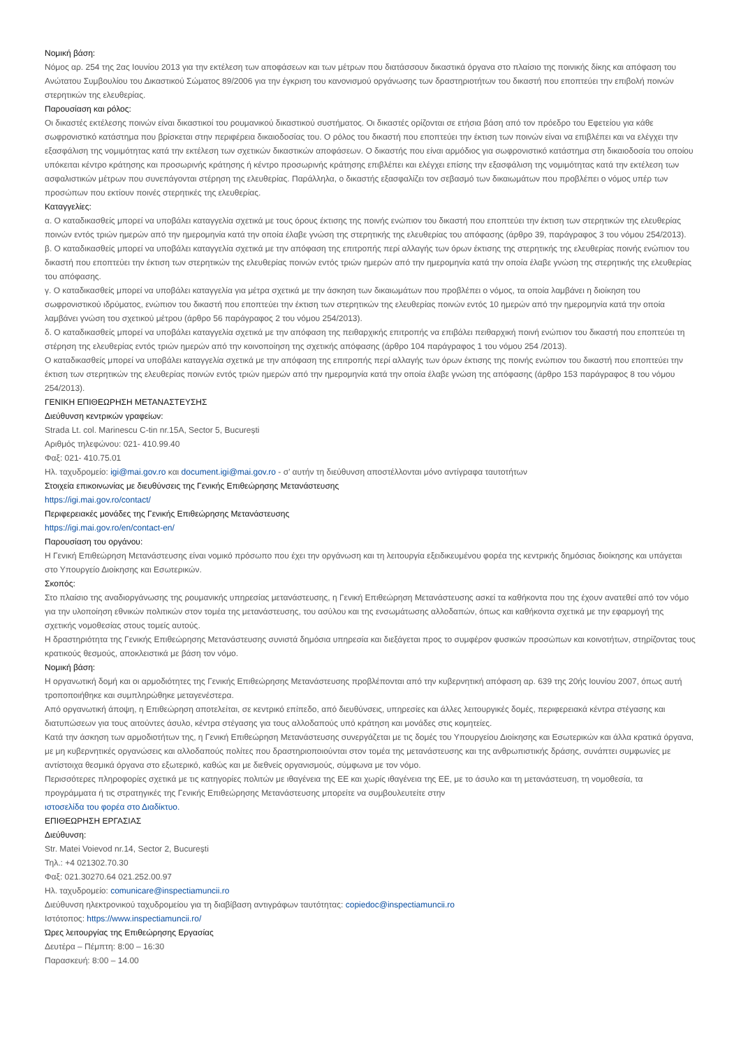Νομική βάση:
Νόμος αρ. 254 της 2ας Ιουνίου 2013 για την εκτέλεση των αποφάσεων και των μέτρων που διατάσσουν δικαστικά όργανα στο πλαίσιο της ποινικής δίκης και απόφαση του Ανώτατου Συμβουλίου του Δικαστικού Σώματος 89/2006 για την έγκριση του κανονισμού οργάνωσης των δραστηριοτήτων του δικαστή που εποπτεύει την επιβολή ποινών στερητικών της ελευθερίας.
Παρουσίαση και ρόλος:
Οι δικαστές εκτέλεσης ποινών είναι δικαστικοί του ρουμανικού δικαστικού συστήματος. Οι δικαστές ορίζονται σε ετήσια βάση από τον πρόεδρο του Εφετείου για κάθε σωφρονιστικό κατάστημα που βρίσκεται στην περιφέρεια δικαιοδοσίας του. Ο ρόλος του δικαστή που εποπτεύει την έκτιση των ποινών είναι να επιβλέπει και να ελέγχει την εξασφάλιση της νομιμότητας κατά την εκτέλεση των σχετικών δικαστικών αποφάσεων. Ο δικαστής που είναι αρμόδιος για σωφρονιστικό κατάστημα στη δικαιοδοσία του οποίου υπόκειται κέντρο κράτησης και προσωρινής κράτησης ή κέντρο προσωρινής κράτησης επιβλέπει και ελέγχει επίσης την εξασφάλιση της νομιμότητας κατά την εκτέλεση των ασφαλιστικών μέτρων που συνεπάγονται στέρηση της ελευθερίας. Παράλληλα, ο δικαστής εξασφαλίζει τον σεβασμό των δικαιωμάτων που προβλέπει ο νόμος υπέρ των προσώπων που εκτίουν ποινές στερητικές της ελευθερίας.
Καταγγελίες:
α. Ο καταδικασθείς μπορεί να υποβάλει καταγγελία σχετικά με τους όρους έκτισης της ποινής ενώπιον του δικαστή που εποπτεύει την έκτιση των στερητικών της ελευθερίας ποινών εντός τριών ημερών από την ημερομηνία κατά την οποία έλαβε γνώση της στερητικής της ελευθερίας του απόφασης (άρθρο 39, παράγραφος 3 του νόμου 254/2013).
β. Ο καταδικασθείς μπορεί να υποβάλει καταγγελία σχετικά με την απόφαση της επιτροπής περί αλλαγής των όρων έκτισης της στερητικής της ελευθερίας ποινής ενώπιον του δικαστή που εποπτεύει την έκτιση των στερητικών της ελευθερίας ποινών εντός τριών ημερών από την ημερομηνία κατά την οποία έλαβε γνώση της στερητικής της ελευθερίας του απόφασης.
γ. Ο καταδικασθείς μπορεί να υποβάλει καταγγελία για μέτρα σχετικά με την άσκηση των δικαιωμάτων που προβλέπει ο νόμος, τα οποία λαμβάνει η διοίκηση του σωφρονιστικού ιδρύματος, ενώπιον του δικαστή που εποπτεύει την έκτιση των στερητικών της ελευθερίας ποινών εντός 10 ημερών από την ημερομηνία κατά την οποία λαμβάνει γνώση του σχετικού μέτρου (άρθρο 56 παράγραφος 2 του νόμου 254/2013).
δ. Ο καταδικασθείς μπορεί να υποβάλει καταγγελία σχετικά με την απόφαση της πειθαρχικής επιτροπής να επιβάλει πειθαρχική ποινή ενώπιον του δικαστή που εποπτεύει τη στέρηση της ελευθερίας εντός τριών ημερών από την κοινοποίηση της σχετικής απόφασης (άρθρο 104 παράγραφος 1 του νόμου 254 /2013).
Ο καταδικασθείς μπορεί να υποβάλει καταγγελία σχετικά με την απόφαση της επιτροπής περί αλλαγής των όρων έκτισης της ποινής ενώπιον του δικαστή που εποπτεύει την έκτιση των στερητικών της ελευθερίας ποινών εντός τριών ημερών από την ημερομηνία κατά την οποία έλαβε γνώση της απόφασης (άρθρο 153 παράγραφος 8 του νόμου 254/2013).
ΓΕΝΙΚΗ ΕΠΙΘΕΩΡΗΣΗ ΜΕΤΑΝΑΣΤΕΥΣΗΣ
Διεύθυνση κεντρικών γραφείων:
Strada Lt. col. Marinescu C-tin nr.15A, Sector 5, București
Αριθμός τηλεφώνου: 021- 410.99.40
Φαξ: 021- 410.75.01
Ηλ. ταχυδρομείο: igi@mai.gov.ro και document.igi@mai.gov.ro - σ’ αυτήν τη διεύθυνση αποστέλλονται μόνο αντίγραφα ταυτοτήτων
Στοιχεία επικοινωνίας με διευθύνσεις της Γενικής Επιθεώρησης Μετανάστευσης
https://igi.mai.gov.ro/contact/
Περιφερειακές μονάδες της Γενικής Επιθεώρησης Μετανάστευσης
https://igi.mai.gov.ro/en/contact-en/
Παρουσίαση του οργάνου:
Η Γενική Επιθεώρηση Μετανάστευσης είναι νομικό πρόσωπο που έχει την οργάνωση και τη λειτουργία εξειδικευμένου φορέα της κεντρικής δημόσιας διοίκησης και υπάγεται στο Υπουργείο Διοίκησης και Εσωτερικών.
Σκοπός:
Στο πλαίσιο της αναδιοργάνωσης της ρουμανικής υπηρεσίας μετανάστευσης, η Γενική Επιθεώρηση Μετανάστευσης ασκεί τα καθήκοντα που της έχουν ανατεθεί από τον νόμο για την υλοποίηση εθνικών πολιτικών στον τομέα της μετανάστευσης, του ασύλου και της ενσωμάτωσης αλλοδαπών, όπως και καθήκοντα σχετικά με την εφαρμογή της σχετικής νομοθεσίας στους τομείς αυτούς.
Η δραστηριότητα της Γενικής Επιθεώρησης Μετανάστευσης συνιστά δημόσια υπηρεσία και διεξάγεται προς το συμφέρον φυσικών προσώπων και κοινοτήτων, στηρίζοντας τους κρατικούς θεσμούς, αποκλειστικά με βάση τον νόμο.
Νομική βάση:
Η οργανωτική δομή και οι αρμοδιότητες της Γενικής Επιθεώρησης Μετανάστευσης προβλέπονται από την κυβερνητική απόφαση αρ. 639 της 20ής Ιουνίου 2007, όπως αυτή τροποποιήθηκε και συμπληρώθηκε μεταγενέστερα.
Από οργανωτική άποψη, η Επιθεώρηση αποτελείται, σε κεντρικό επίπεδο, από διευθύνσεις, υπηρεσίες και άλλες λειτουργικές δομές, περιφερειακά κέντρα στέγασης και διατυπώσεων για τους αιτούντες άσυλο, κέντρα στέγασης για τους αλλοδαπούς υπό κράτηση και μονάδες στις κομητείες.
Κατά την άσκηση των αρμοδιοτήτων της, η Γενική Επιθεώρηση Μετανάστευσης συνεργάζεται με τις δομές του Υπουργείου Διοίκησης και Εσωτερικών και άλλα κρατικά όργανα, με μη κυβερνητικές οργανώσεις και αλλοδαπούς πολίτες που δραστηριοποιούνται στον τομέα της μετανάστευσης και της ανθρωπιστικής δράσης, συνάπτει συμφωνίες με αντίστοιχα θεσμικά όργανα στο εξωτερικό, καθώς και με διεθνείς οργανισμούς, σύμφωνα με τον νόμο.
Περισσότερες πληροφορίες σχετικά με τις κατηγορίες πολιτών με ιθαγένεια της ΕΕ και χωρίς ιθαγένεια της ΕΕ, με το άσυλο και τη μετανάστευση, τη νομοθεσία, τα προγράμματα ή τις στρατηγικές της Γενικής Επιθεώρησης Μετανάστευσης μπορείτε να συμβουλευτείτε στην
ιστοσελίδα του φορέα στο Διαδίκτυο.
ΕΠΙΘΕΩΡΗΣΗ ΕΡΓΑΣΙΑΣ
Διεύθυνση:
Str. Matei Voievod nr.14, Sector 2, București
Τηλ.: +4 021302.70.30
Φαξ: 021.30270.64 021.252.00.97
Ηλ. ταχυδρομείο: comunicare@inspectiamuncii.ro
Διεύθυνση ηλεκτρονικού ταχυδρομείου για τη διαβίβαση αντιγράφων ταυτότητας: copiedoc@inspectiamuncii.ro
Ιστότοπος: https://www.inspectiamuncii.ro/
Ώρες λειτουργίας της Επιθεώρησης Εργασίας
Δευτέρα – Πέμπτη: 8:00 – 16:30
Παρασκευή: 8:00 – 14.00